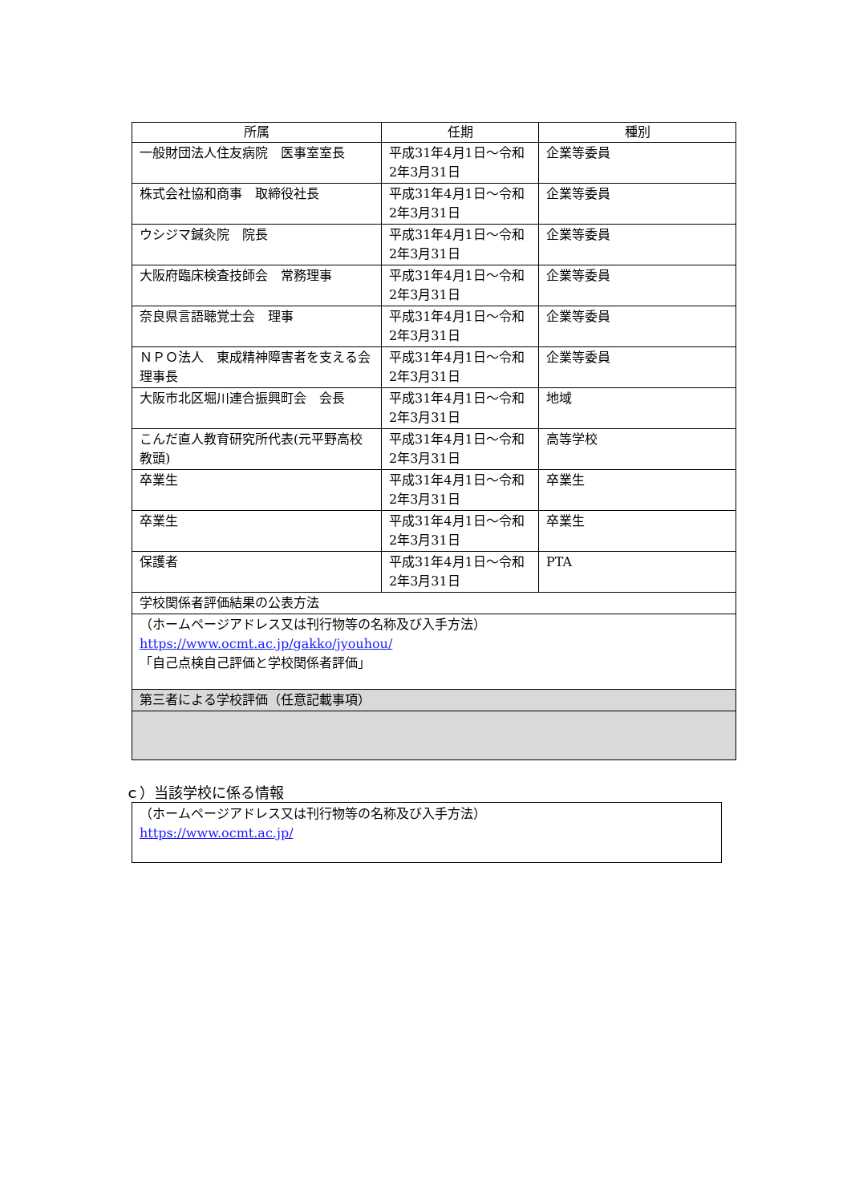| 所属 | 任期 | 種別 |
| --- | --- | --- |
| 一般財団法人住友病院 医事室室長 | 平成31年4月1日～令和2年3月31日 | 企業等委員 |
| 株式会社協和商事 取締役社長 | 平成31年4月1日～令和2年3月31日 | 企業等委員 |
| ウシジマ鍼灸院 院長 | 平成31年4月1日～令和2年3月31日 | 企業等委員 |
| 大阪府臨床検査技師会 常務理事 | 平成31年4月1日～令和2年3月31日 | 企業等委員 |
| 奈良県言語聴覚士会 理事 | 平成31年4月1日～令和2年3月31日 | 企業等委員 |
| ＮＰＯ法人 東成精神障害者を支える会 理事長 | 平成31年4月1日～令和2年3月31日 | 企業等委員 |
| 大阪市北区堀川連合振興町会 会長 | 平成31年4月1日～令和2年3月31日 | 地域 |
| こんだ直人教育研究所代表(元平野高校教頭) | 平成31年4月1日～令和2年3月31日 | 高等学校 |
| 卒業生 | 平成31年4月1日～令和2年3月31日 | 卒業生 |
| 卒業生 | 平成31年4月1日～令和2年3月31日 | 卒業生 |
| 保護者 | 平成31年4月1日～令和2年3月31日 | PTA |
| 学校関係者評価結果の公表方法 | | |
| （ホームページアドレス又は刊行物等の名称及び入手方法） https://www.ocmt.ac.jp/gakko/jyouhou/ 「自己点検自己評価と学校関係者評価」 | | |
| 第三者による学校評価（任意記載事項） | | |
ｃ）当該学校に係る情報
（ホームページアドレス又は刊行物等の名称及び入手方法）
https://www.ocmt.ac.jp/